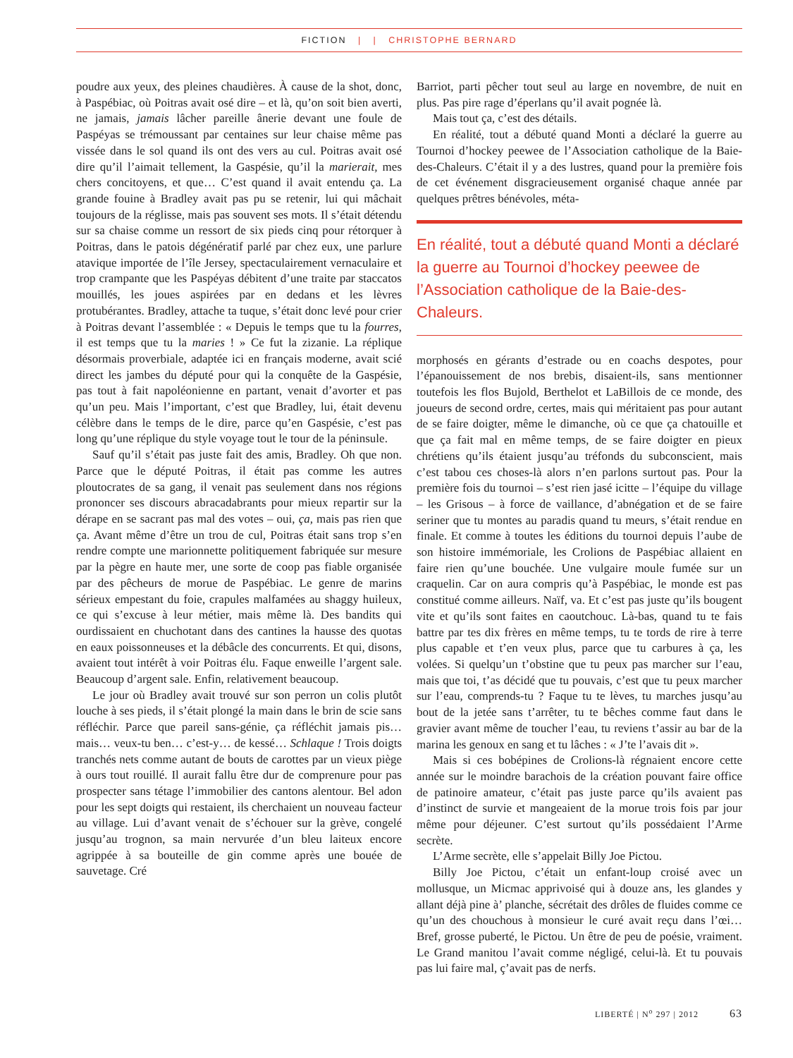FICTION | | CHRISTOPHE BERNARD
poudre aux yeux, des pleines chaudières. À cause de la shot, donc, à Paspébiac, où Poitras avait osé dire – et là, qu’on soit bien averti, ne jamais, jamais lâcher pareille ânerie devant une foule de Paspéyas se trémoussant par centaines sur leur chaise même pas vissée dans le sol quand ils ont des vers au cul. Poitras avait osé dire qu’il l’aimait tellement, la Gaspésie, qu’il la marierait, mes chers concitoyens, et que… C’est quand il avait entendu ça. La grande fouine à Bradley avait pas pu se retenir, lui qui mâchait toujours de la réglisse, mais pas souvent ses mots. Il s’était détendu sur sa chaise comme un ressort de six pieds cinq pour rétorquer à Poitras, dans le patois dégénératif parlé par chez eux, une parlure atavique importée de l’île Jersey, spectaculairement vernaculaire et trop crampante que les Paspéyas débitent d’une traite par staccatos mouillés, les joues aspirées par en dedans et les lèvres protubérantes. Bradley, attache ta tuque, s’était donc levé pour crier à Poitras devant l’assemblée : « Depuis le temps que tu la fourres, il est temps que tu la maries ! » Ce fut la zizanie. La réplique désormais proverbiale, adaptée ici en français moderne, avait scié direct les jambes du député pour qui la conquête de la Gaspésie, pas tout à fait napoléonienne en partant, venait d’avorter et pas qu’un peu. Mais l’important, c’est que Bradley, lui, était devenu célèbre dans le temps de le dire, parce qu’en Gaspésie, c’est pas long qu’une réplique du style voyage tout le tour de la péninsule.
Sauf qu’il s’était pas juste fait des amis, Bradley. Oh que non. Parce que le député Poitras, il était pas comme les autres ploutocrates de sa gang, il venait pas seulement dans nos régions prononcer ses discours abracadabrants pour mieux repartir sur la dérape en se sacrant pas mal des votes – oui, ça, mais pas rien que ça. Avant même d’être un trou de cul, Poitras était sans trop s’en rendre compte une marionnette politiquement fabriquée sur mesure par la pègre en haute mer, une sorte de coop pas fiable organisée par des pêcheurs de morue de Paspébiac. Le genre de marins sérieux empestant du foie, crapules malfamées au shaggy huileux, ce qui s’excuse à leur métier, mais même là. Des bandits qui ourdissaient en chuchotant dans des cantines la hausse des quotas en eaux poissonneuses et la débâcle des concurrents. Et qui, disons, avaient tout intérêt à voir Poitras élu. Faque enweille l’argent sale. Beaucoup d’argent sale. Enfin, relativement beaucoup.
Le jour où Bradley avait trouvé sur son perron un colis plutôt louche à ses pieds, il s’était plongé la main dans le brin de scie sans réfléchir. Parce que pareil sans-génie, ça réfléchit jamais pis… mais… veux-tu ben… c’est-y… de kessé… Schlaque ! Trois doigts tranchés nets comme autant de bouts de carottes par un vieux piège à ours tout rouillé. Il aurait fallu être dur de comprenure pour pas prospecter sans tétage l’immobilier des cantons alentour. Bel adon pour les sept doigts qui restaient, ils cherchaient un nouveau facteur au village. Lui d’avant venait de s’échouer sur la grève, congelé jusqu’au trognon, sa main nervurée d’un bleu laiteux encore agrippée à sa bouteille de gin comme après une bouée de sauvetage. Cré
Barriot, parti pêcher tout seul au large en novembre, de nuit en plus. Pas pire rage d’éperlans qu’il avait pognée là.
Mais tout ça, c’est des détails.
En réalité, tout a débuté quand Monti a déclaré la guerre au Tournoi d’hockey peewee de l’Association catholique de la Baie-des-Chaleurs. C’était il y a des lustres, quand pour la première fois de cet événement disgracieusement organisé chaque année par quelques prêtres bénévoles, méta-
En réalité, tout a débuté quand Monti a déclaré la guerre au Tournoi d’hockey peewee de l’Association catholique de la Baie-des-Chaleurs.
morphosés en gérants d’estrade ou en coachs despotes, pour l’épanouissement de nos brebis, disaient-ils, sans mentionner toutefois les flos Bujold, Berthelot et LaBillois de ce monde, des joueurs de second ordre, certes, mais qui méritaient pas pour autant de se faire doigter, même le dimanche, où ce que ça chatouille et que ça fait mal en même temps, de se faire doigter en pieux chrétiens qu’ils étaient jusqu’au tréfonds du subconscient, mais c’est tabou ces choses-là alors n’en parlons surtout pas. Pour la première fois du tournoi – s’est rien jasé icitte – l’équipe du village – les Grisous – à force de vaillance, d’abnégation et de se faire seriner que tu montes au paradis quand tu meurs, s’était rendue en finale. Et comme à toutes les éditions du tournoi depuis l’aube de son histoire immémoriale, les Crolions de Paspébiac allaient en faire rien qu’une bouchée. Une vulgaire moule fumée sur un craquelin. Car on aura compris qu’à Paspébiac, le monde est pas constitué comme ailleurs. Naïf, va. Et c’est pas juste qu’ils bougent vite et qu’ils sont faites en caoutchouc. Là-bas, quand tu te fais battre par tes dix frères en même temps, tu te tords de rire à terre plus capable et t’en veux plus, parce que tu carbures à ça, les volées. Si quelqu’un t’obstine que tu peux pas marcher sur l’eau, mais que toi, t’as décidé que tu pouvais, c’est que tu peux marcher sur l’eau, comprends-tu ? Faque tu te lèves, tu marches jusqu’au bout de la jetée sans t’arrêter, tu te bêches comme faut dans le gravier avant même de toucher l’eau, tu reviens t’assir au bar de la marina les genoux en sang et tu lâches : « J’te l’avais dit ».
Mais si ces bobépines de Crolions-là régnaient encore cette année sur le moindre barachois de la création pouvant faire office de patinoire amateur, c’était pas juste parce qu’ils avaient pas d’instinct de survie et mangeaient de la morue trois fois par jour même pour déjeuner. C’est surtout qu’ils possédaient l’Arme secrète.
L’Arme secrète, elle s’appelait Billy Joe Pictou.
Billy Joe Pictou, c’était un enfant-loup croisé avec un mollusque, un Micmac apprivoisé qui à douze ans, les glandes y allant déjà pine à’ planche, sécrétait des drôles de fluides comme ce qu’un des chouchous à monsieur le curé avait reçu dans l’œi… Bref, grosse puberté, le Pictou. Un être de peu de poésie, vraiment. Le Grand manitou l’avait comme négligé, celui-là. Et tu pouvais pas lui faire mal, ç’avait pas de nerfs.
LIBERTÉ | N<sup>o</sup> 297 | 2012 63